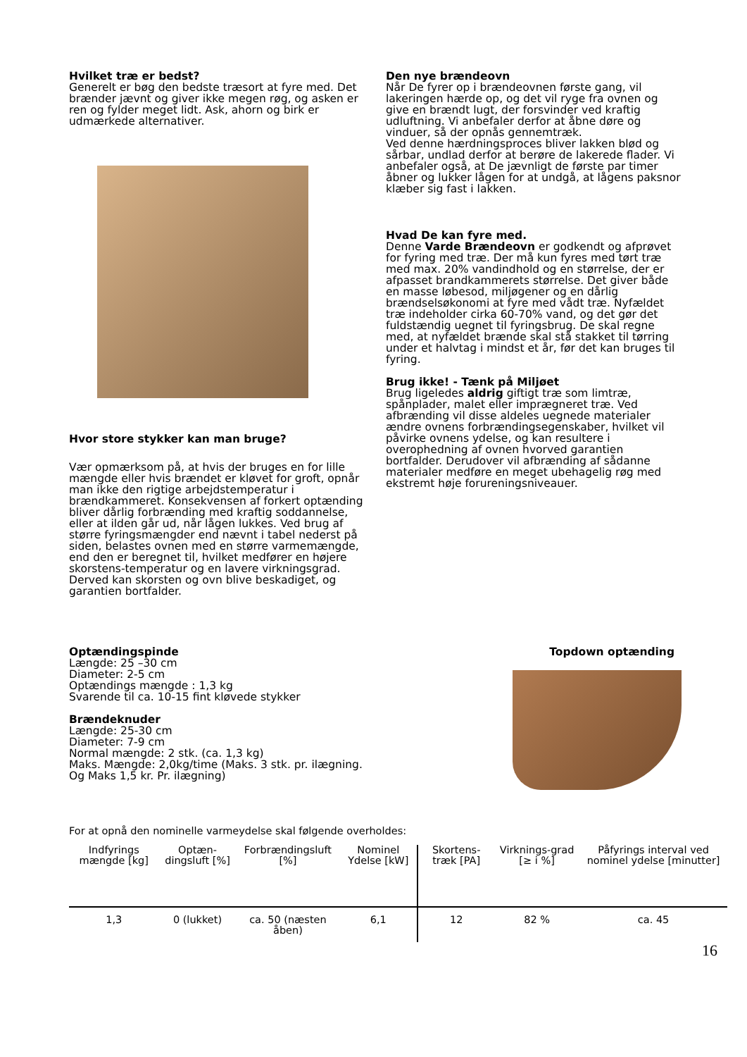Hvilket træ er bedst?
Generelt er bøg den bedste træsort at fyre med. Det brænder jævnt og giver ikke megen røg, og asken er ren og fylder meget lidt. Ask, ahorn og birk er udmærkede alternativer.
Hvor store stykker kan man bruge?
Vær opmærksom på, at hvis der bruges en for lille mængde eller hvis brændet er kløvet for groft, opnår man ikke den rigtige arbejdstemperatur i brændkammeret. Konsekvensen af forkert optænding bliver dårlig forbrænding med kraftig soddannelse, eller at ilden går ud, når lågen lukkes. Ved brug af større fyringsmængder end nævnt i tabel nederst på siden, belastes ovnen med en større varmemængde, end den er beregnet til, hvilket medfører en højere skorstens-temperatur og en lavere virkningsgrad. Derved kan skorsten og ovn blive beskadiget, og garantien bortfalder.
Den nye brændeovn
Når De fyrer op i brændeovnen første gang, vil lakeringen hærde op, og det vil ryge fra ovnen og give en brændt lugt, der forsvinder ved kraftig udluftning. Vi anbefaler derfor at åbne døre og vinduer, så der opnås gennemtræk.
Ved denne hærdningsproces bliver lakken blød og sårbar, undlad derfor at berøre de lakerede flader. Vi anbefaler også, at De jævnligt de første par timer åbner og lukker lågen for at undgå, at lågens paksnor klæber sig fast i lakken.
Hvad De kan fyre med.
Denne Varde Brændeovn er godkendt og afprøvet for fyring med træ. Der må kun fyres med tørt træ med max. 20% vandindhold og en størrelse, der er afpasset brandkammerets størrelse. Det giver både en masse løbesod, miljøgener og en dårlig brændselsøkonomi at fyre med vådt træ. Nyfældet træ indeholder cirka 60-70% vand, og det gør det fuldstændig uegnet til fyringsbrug. De skal regne med, at nyfældet brænde skal stå stakket til tørring under et halvtag i mindst et år, før det kan bruges til fyring.
Brug ikke! - Tænk på Miljøet
Brug ligeledes aldrig giftigt træ som limtræ, spånplader, malet eller imprægneret træ. Ved afbrænding vil disse aldeles uegnede materialer ændre ovnens forbrændingsegenskaber, hvilket vil påvirke ovnens ydelse, og kan resultere i overophedning af ovnen hvorved garantien bortfalder. Derudover vil afbrænding af sådanne materialer medføre en meget ubehagelig røg med ekstremt høje forureningsniveauer.
Optændingspinde
Længde: 25 –30 cm
Diameter: 2-5 cm
Optændings mængde : 1,3 kg
Svarende til ca. 10-15 fint kløvede stykker
Brændeknuder
Længde: 25-30 cm
Diameter: 7-9 cm
Normal mængde: 2 stk. (ca. 1,3 kg)
Maks. Mængde: 2,0kg/time (Maks. 3 stk. pr. ilægning.
Og Maks 1,5 kr. Pr. ilægning)
Topdown optænding
For at opnå den nominelle varmeydelse skal følgende overholdes:
| Indfyrings mængde [kg] | Optæn-dingsluft [%] | Forbrændingsluft [%] | Nominel Ydelse [kW] | Skortens-træk [PA] | Virknings-grad [≥ i %] | Påfyrings interval ved nominel ydelse [minutter] |
| --- | --- | --- | --- | --- | --- | --- |
| 1,3 | 0 (lukket) | ca. 50 (næsten åben) | 6,1 | 12 | 82 % | ca. 45 |
16